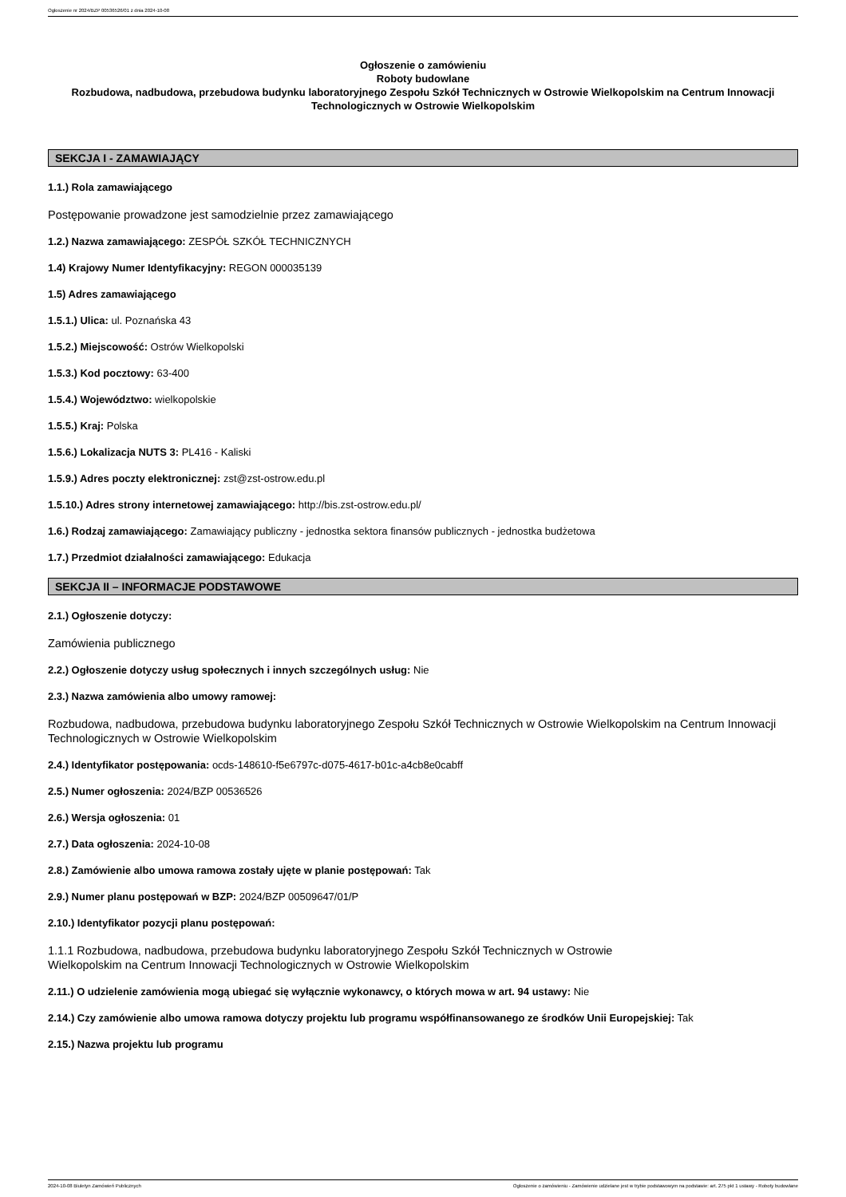Ogłoszenie nr 2024/BZP 00536526/01 z dnia 2024-10-08
Ogłoszenie o zamówieniu
Roboty budowlane
Rozbudowa, nadbudowa, przebudowa budynku laboratoryjnego Zespołu Szkół Technicznych w Ostrowie Wielkopolskim na Centrum Innowacji Technologicznych w Ostrowie Wielkopolskim
SEKCJA I - ZAMAWIAJĄCY
1.1.) Rola zamawiającego
Postępowanie prowadzone jest samodzielnie przez zamawiającego
1.2.) Nazwa zamawiającego: ZESPÓŁ SZKÓŁ TECHNICZNYCH
1.4) Krajowy Numer Identyfikacyjny: REGON 000035139
1.5) Adres zamawiającego
1.5.1.) Ulica: ul. Poznańska 43
1.5.2.) Miejscowość: Ostrów Wielkopolski
1.5.3.) Kod pocztowy: 63-400
1.5.4.) Województwo: wielkopolskie
1.5.5.) Kraj: Polska
1.5.6.) Lokalizacja NUTS 3: PL416 - Kaliski
1.5.9.) Adres poczty elektronicznej: zst@zst-ostrow.edu.pl
1.5.10.) Adres strony internetowej zamawiającego: http://bis.zst-ostrow.edu.pl/
1.6.) Rodzaj zamawiającego: Zamawiający publiczny - jednostka sektora finansów publicznych - jednostka budżetowa
1.7.) Przedmiot działalności zamawiającego: Edukacja
SEKCJA II – INFORMACJE PODSTAWOWE
2.1.) Ogłoszenie dotyczy:
Zamówienia publicznego
2.2.) Ogłoszenie dotyczy usług społecznych i innych szczególnych usług: Nie
2.3.) Nazwa zamówienia albo umowy ramowej:
Rozbudowa, nadbudowa, przebudowa budynku laboratoryjnego Zespołu Szkół Technicznych w Ostrowie Wielkopolskim na Centrum Innowacji Technologicznych w Ostrowie Wielkopolskim
2.4.) Identyfikator postępowania: ocds-148610-f5e6797c-d075-4617-b01c-a4cb8e0cabff
2.5.) Numer ogłoszenia: 2024/BZP 00536526
2.6.) Wersja ogłoszenia: 01
2.7.) Data ogłoszenia: 2024-10-08
2.8.) Zamówienie albo umowa ramowa zostały ujęte w planie postępowań: Tak
2.9.) Numer planu postępowań w BZP: 2024/BZP 00509647/01/P
2.10.) Identyfikator pozycji planu postępowań:
1.1.1 Rozbudowa, nadbudowa, przebudowa budynku laboratoryjnego Zespołu Szkół Technicznych w Ostrowie
Wielkopolskim na Centrum Innowacji Technologicznych w Ostrowie Wielkopolskim
2.11.) O udzielenie zamówienia mogą ubiegać się wyłącznie wykonawcy, o których mowa w art. 94 ustawy: Nie
2.14.) Czy zamówienie albo umowa ramowa dotyczy projektu lub programu współfinansowanego ze środków Unii Europejskiej: Tak
2.15.) Nazwa projektu lub programu
2024-10-08 Biuletyn Zamówień Publicznych Ogłoszenie o zamówieniu - Zamówienie udzielane jest w trybie podstawowym na podstawie: art. 275 pkt 1 ustawy - Roboty budowlane